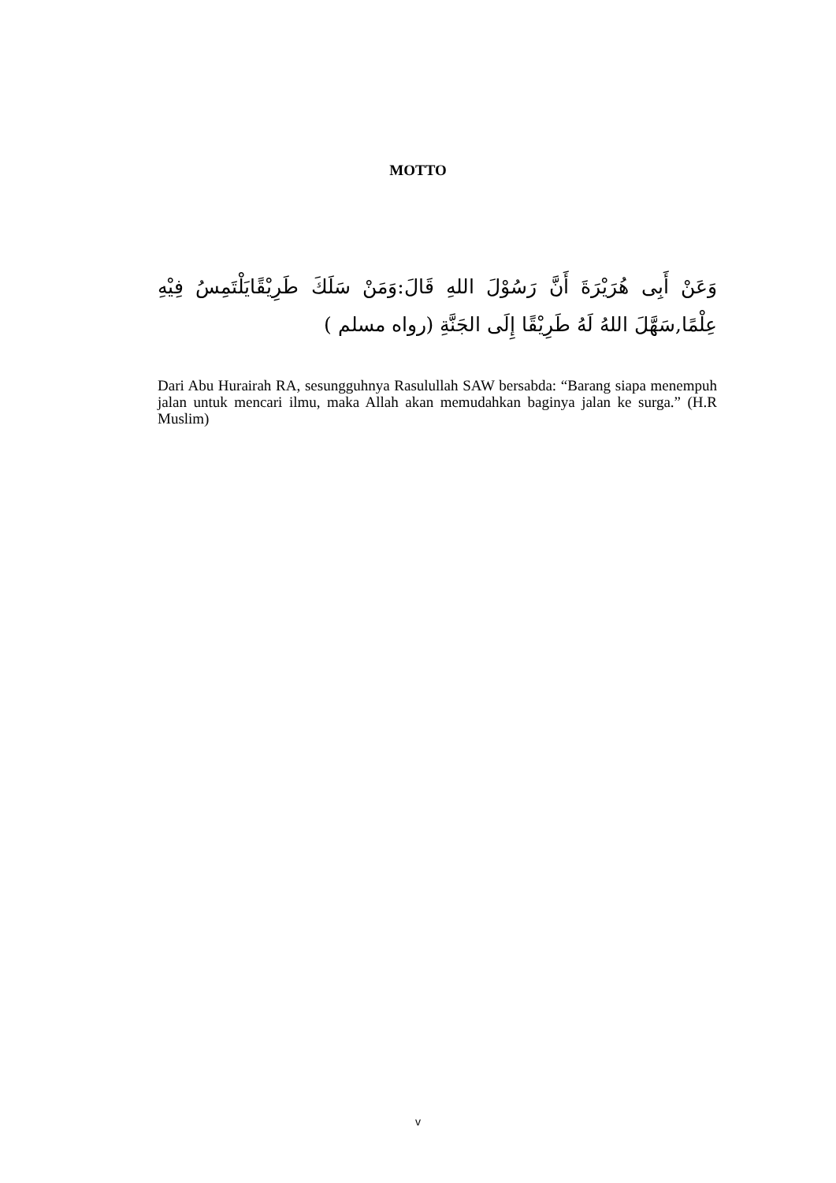MOTTO
وَعَنْ أَبِى هُرَيْرَةَ أَنَّ رَسُوْلَ اللهِ قَالَ:وَمَنْ سَلَكَ طَرِيْقًايَلْتَمِسُ فِيْهِ عِلْمًا,سَهَّلَ اللهُ لَهُ طَرِيْقًا إِلَى الجَنَّةِ (رواه مسلم )
Dari Abu Hurairah RA, sesungguhnya Rasulullah SAW bersabda: “Barang siapa menempuh jalan untuk mencari ilmu, maka Allah akan memudahkan baginya jalan ke surga.” (H.R Muslim)
v